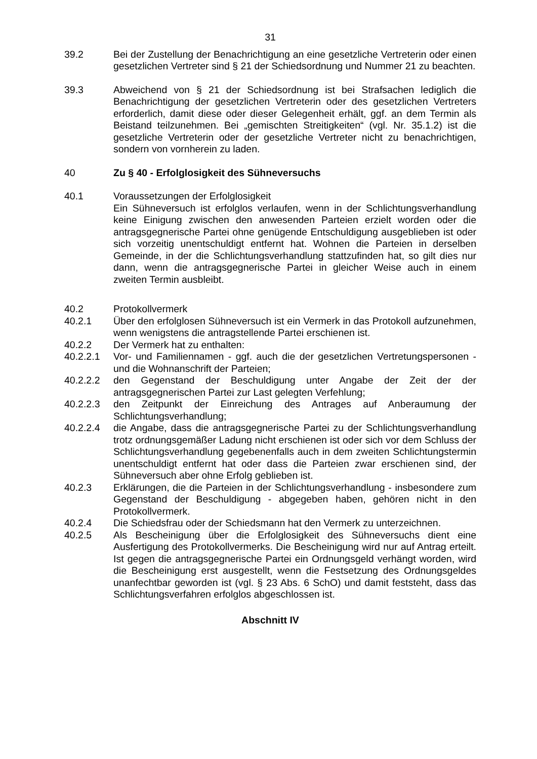31
39.2 Bei der Zustellung der Benachrichtigung an eine gesetzliche Vertreterin oder einen gesetzlichen Vertreter sind § 21 der Schiedsordnung und Nummer 21 zu beachten.
39.3 Abweichend von § 21 der Schiedsordnung ist bei Strafsachen lediglich die Benachrichtigung der gesetzlichen Vertreterin oder des gesetzlichen Vertreters erforderlich, damit diese oder dieser Gelegenheit erhält, ggf. an dem Termin als Beistand teilzunehmen. Bei „gemischten Streitigkeiten“ (vgl. Nr. 35.1.2) ist die gesetzliche Vertreterin oder der gesetzliche Vertreter nicht zu benachrichtigen, sondern von vornherein zu laden.
40 Zu § 40 - Erfolglosigkeit des Sühneversuchs
40.1 Voraussetzungen der Erfolglosigkeit
Ein Sühneversuch ist erfolglos verlaufen, wenn in der Schlichtungsverhandlung keine Einigung zwischen den anwesenden Parteien erzielt worden oder die antragsgegnerische Partei ohne genügende Entschuldigung ausgeblieben ist oder sich vorzeitig unentschuldigt entfernt hat. Wohnen die Parteien in derselben Gemeinde, in der die Schlichtungsverhandlung stattzufinden hat, so gilt dies nur dann, wenn die antragsgegnerische Partei in gleicher Weise auch in einem zweiten Termin ausbleibt.
40.2 Protokollvermerk
40.2.1 Über den erfolglosen Sühneversuch ist ein Vermerk in das Protokoll aufzunehmen, wenn wenigstens die antragstellende Partei erschienen ist.
40.2.2 Der Vermerk hat zu enthalten:
40.2.2.1 Vor- und Familiennamen - ggf. auch die der gesetzlichen Vertretungspersonen - und die Wohnanschrift der Parteien;
40.2.2.2 den Gegenstand der Beschuldigung unter Angabe der Zeit der der antragsgegnerischen Partei zur Last gelegten Verfehlung;
40.2.2.3 den Zeitpunkt der Einreichung des Antrages auf Anberaumung der Schlichtungsverhandlung;
40.2.2.4 die Angabe, dass die antragsgegnerische Partei zu der Schlichtungsverhandlung trotz ordnungsgemäßer Ladung nicht erschienen ist oder sich vor dem Schluss der Schlichtungsverhandlung gegebenenfalls auch in dem zweiten Schlichtungstermin unentschuldigt entfernt hat oder dass die Parteien zwar erschienen sind, der Sühneversuch aber ohne Erfolg geblieben ist.
40.2.3 Erklärungen, die die Parteien in der Schlichtungsverhandlung - insbesondere zum Gegenstand der Beschuldigung - abgegeben haben, gehören nicht in den Protokollvermerk.
40.2.4 Die Schiedsfrau oder der Schiedsmann hat den Vermerk zu unterzeichnen.
40.2.5 Als Bescheinigung über die Erfolglosigkeit des Sühneversuchs dient eine Ausfertigung des Protokollvermerks. Die Bescheinigung wird nur auf Antrag erteilt. Ist gegen die antragsgegnerische Partei ein Ordnungsgeld verhängt worden, wird die Bescheinigung erst ausgestellt, wenn die Festsetzung des Ordnungsgeldes unanfechtbar geworden ist (vgl. § 23 Abs. 6 SchO) und damit feststeht, dass das Schlichtungsverfahren erfolglos abgeschlossen ist.
Abschnitt IV